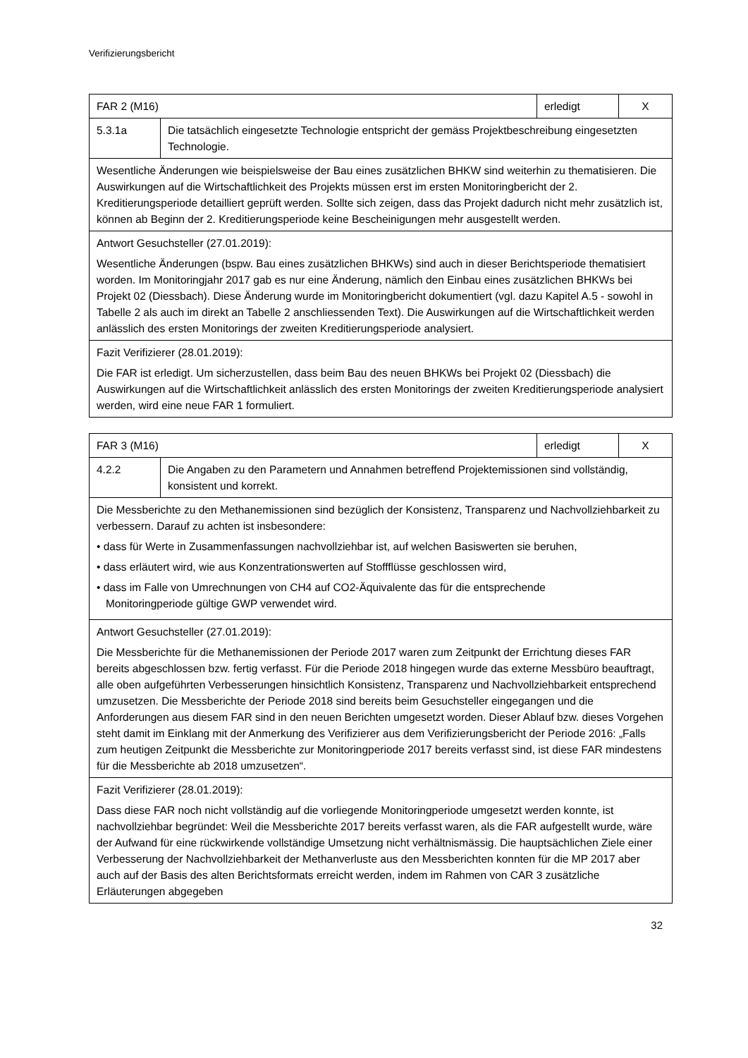Verifizierungsbericht
| FAR 2 (M16) | | erledigt | X |
| 5.3.1a | Die tatsächlich eingesetzte Technologie entspricht der gemäss Projektbeschreibung eingesetzten Technologie. | | |
| Wesentliche Änderungen wie beispielsweise der Bau eines zusätzlichen BHKW sind weiterhin zu thematisieren. Die Auswirkungen auf die Wirtschaftlichkeit des Projekts müssen erst im ersten Monitoringbericht der 2. Kreditierungsperiode detailliert geprüft werden. Sollte sich zeigen, dass das Projekt dadurch nicht mehr zusätzlich ist, können ab Beginn der 2. Kreditierungsperiode keine Bescheinigungen mehr ausgestellt werden. | | | |
| Antwort Gesuchsteller (27.01.2019): Wesentliche Änderungen (bspw. Bau eines zusätzlichen BHKWs) sind auch in dieser Berichtsperiode thematisiert worden. Im Monitoringjahr 2017 gab es nur eine Änderung, nämlich den Einbau eines zusätzlichen BHKWs bei Projekt 02 (Diessbach). Diese Änderung wurde im Monitoringbericht dokumentiert (vgl. dazu Kapitel A.5 - sowohl in Tabelle 2 als auch im direkt an Tabelle 2 anschliessenden Text). Die Auswirkungen auf die Wirtschaftlichkeit werden anlässlich des ersten Monitorings der zweiten Kreditierungsperiode analysiert. | | | |
| Fazit Verifizierer (28.01.2019): Die FAR ist erledigt. Um sicherzustellen, dass beim Bau des neuen BHKWs bei Projekt 02 (Diessbach) die Auswirkungen auf die Wirtschaftlichkeit anlässlich des ersten Monitorings der zweiten Kreditierungsperiode analysiert werden, wird eine neue FAR 1 formuliert. | | | |
| FAR 3 (M16) | | erledigt | X |
| 4.2.2 | Die Angaben zu den Parametern und Annahmen betreffend Projektemissionen sind vollständig, konsistent und korrekt. | | |
| Die Messberichte zu den Methanemissionen sind bezüglich der Konsistenz, Transparenz und Nachvollziehbarkeit zu verbessern. Darauf zu achten ist insbesondere: • dass für Werte in Zusammenfassungen nachvollziehbar ist, auf welchen Basiswerten sie beruhen, • dass erläutert wird, wie aus Konzentrationswerten auf Stoffflüsse geschlossen wird, • dass im Falle von Umrechnungen von CH4 auf CO2-Äquivalente das für die entsprechende Monitoringperiode gültige GWP verwendet wird. | | | |
| Antwort Gesuchsteller (27.01.2019): Die Messberichte für die Methanemissionen der Periode 2017 waren zum Zeitpunkt der Errichtung dieses FAR bereits abgeschlossen bzw. fertig verfasst. Für die Periode 2018 hingegen wurde das externe Messbüro beauftragt, alle oben aufgeführten Verbesserungen hinsichtlich Konsistenz, Transparenz und Nachvollziehbarkeit entsprechend umzusetzen. Die Messberichte der Periode 2018 sind bereits beim Gesuchsteller eingegangen und die Anforderungen aus diesem FAR sind in den neuen Berichten umgesetzt worden. Dieser Ablauf bzw. dieses Vorgehen steht damit im Einklang mit der Anmerkung des Verifizierer aus dem Verifizierungsbericht der Periode 2016: „Falls zum heutigen Zeitpunkt die Messberichte zur Monitoringperiode 2017 bereits verfasst sind, ist diese FAR mindestens für die Messberichte ab 2018 umzusetzen“. | | | |
| Fazit Verifizierer (28.01.2019): Dass diese FAR noch nicht vollständig auf die vorliegende Monitoringperiode umgesetzt werden konnte, ist nachvollziehbar begründet: Weil die Messberichte 2017 bereits verfasst waren, als die FAR aufgestellt wurde, wäre der Aufwand für eine rückwirkende vollständige Umsetzung nicht verhältnismässig. Die hauptsächlichen Ziele einer Verbesserung der Nachvollziehbarkeit der Methanverluste aus den Messberichten konnten für die MP 2017 aber auch auf der Basis des alten Berichtsformats erreicht werden, indem im Rahmen von CAR 3 zusätzliche Erläuterungen abgegeben | | | |
32